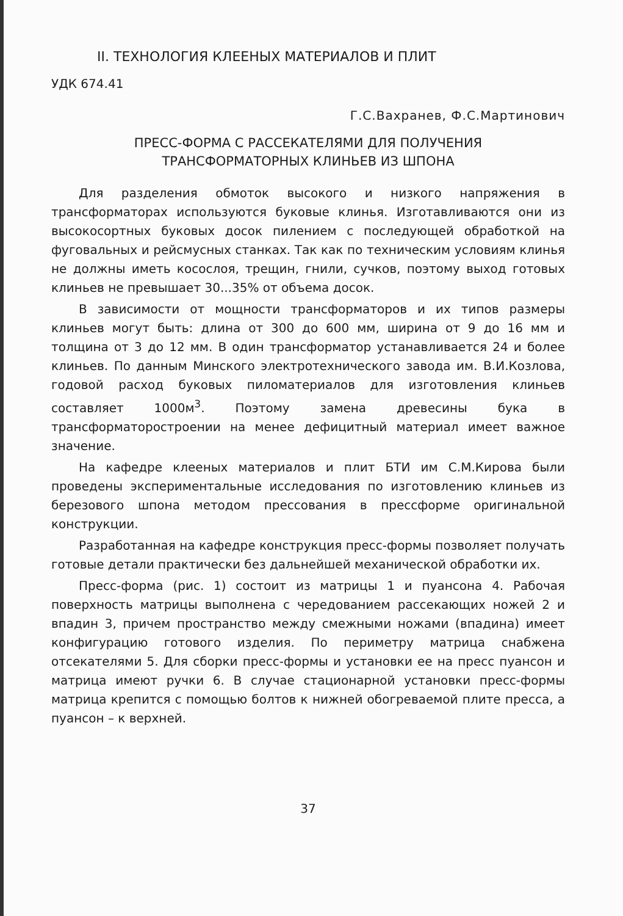II. ТЕХНОЛОГИЯ КЛЕЕНЫХ МАТЕРИАЛОВ И ПЛИТ
УДК 674.41
Г.С.Вахранев, Ф.С.Мартинович
ПРЕСС-ФОРМА С РАССЕКАТЕЛЯМИ ДЛЯ ПОЛУЧЕНИЯ
ТРАНСФОРМАТОРНЫХ КЛИНЬЕВ ИЗ ШПОНА
Для разделения обмоток высокого и низкого напряжения в трансформаторах используются буковые клинья. Изготавливаются они из высокосортных буковых досок пилением с последующей обработкой на фуговальных и рейсмусных станках. Так как по техническим условиям клинья не должны иметь косослоя, трещин, гнили, сучков, поэтому выход готовых клиньев не превышает 30...35% от объема досок.
В зависимости от мощности трансформаторов и их типов размеры клиньев могут быть: длина от 300 до 600 мм, ширина от 9 до 16 мм и толщина от 3 до 12 мм. В один трансформатор устанавливается 24 и более клиньев. По данным Минского электротехнического завода им. В.И.Козлова, годовой расход буковых пиломатериалов для изготовления клиньев составляет 1000м<sup>3</sup>. Поэтому замена древесины бука в трансформаторостроении на менее дефицитный материал имеет важное значение.
На кафедре клееных материалов и плит БТИ им С.М.Кирова были проведены экспериментальные исследования по изготовлению клиньев из березового шпона методом прессования в прессформе оригинальной конструкции.
Разработанная на кафедре конструкция пресс-формы позволяет получать готовые детали практически без дальнейшей механической обработки их.
Пресс-форма (рис. 1) состоит из матрицы 1 и пуансона 4. Рабочая поверхность матрицы выполнена с чередованием рассекающих ножей 2 и впадин 3, причем пространство между смежными ножами (впадина) имеет конфигурацию готового изделия. По периметру матрица снабжена отсекателями 5. Для сборки пресс-формы и установки ее на пресс пуансон и матрица имеют ручки 6. В случае стационарной установки пресс-формы матрица крепится с помощью болтов к нижней обогреваемой плите пресса, а пуансон – к верхней.
37